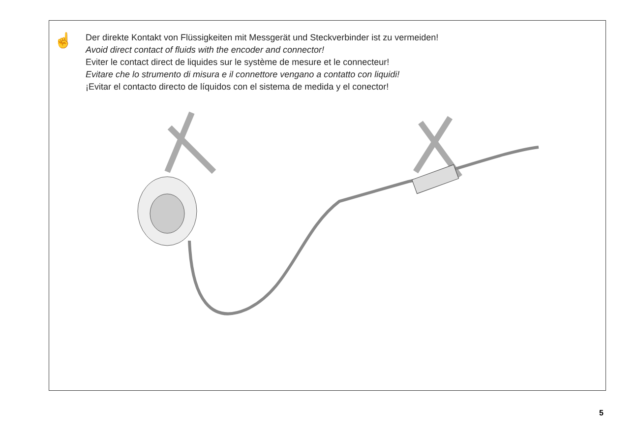☝
Der direkte Kontakt von Flüssigkeiten mit Messgerät und Steckverbinder ist zu vermeiden!
Avoid direct contact of fluids with the encoder and connector!
Eviter le contact direct de liquides sur le système de mesure et le connecteur!
Evitare che lo strumento di misura e il connettore vengano a contatto con liquidi!
¡Evitar el contacto directo de líquidos con el sistema de medida y el conector!
5